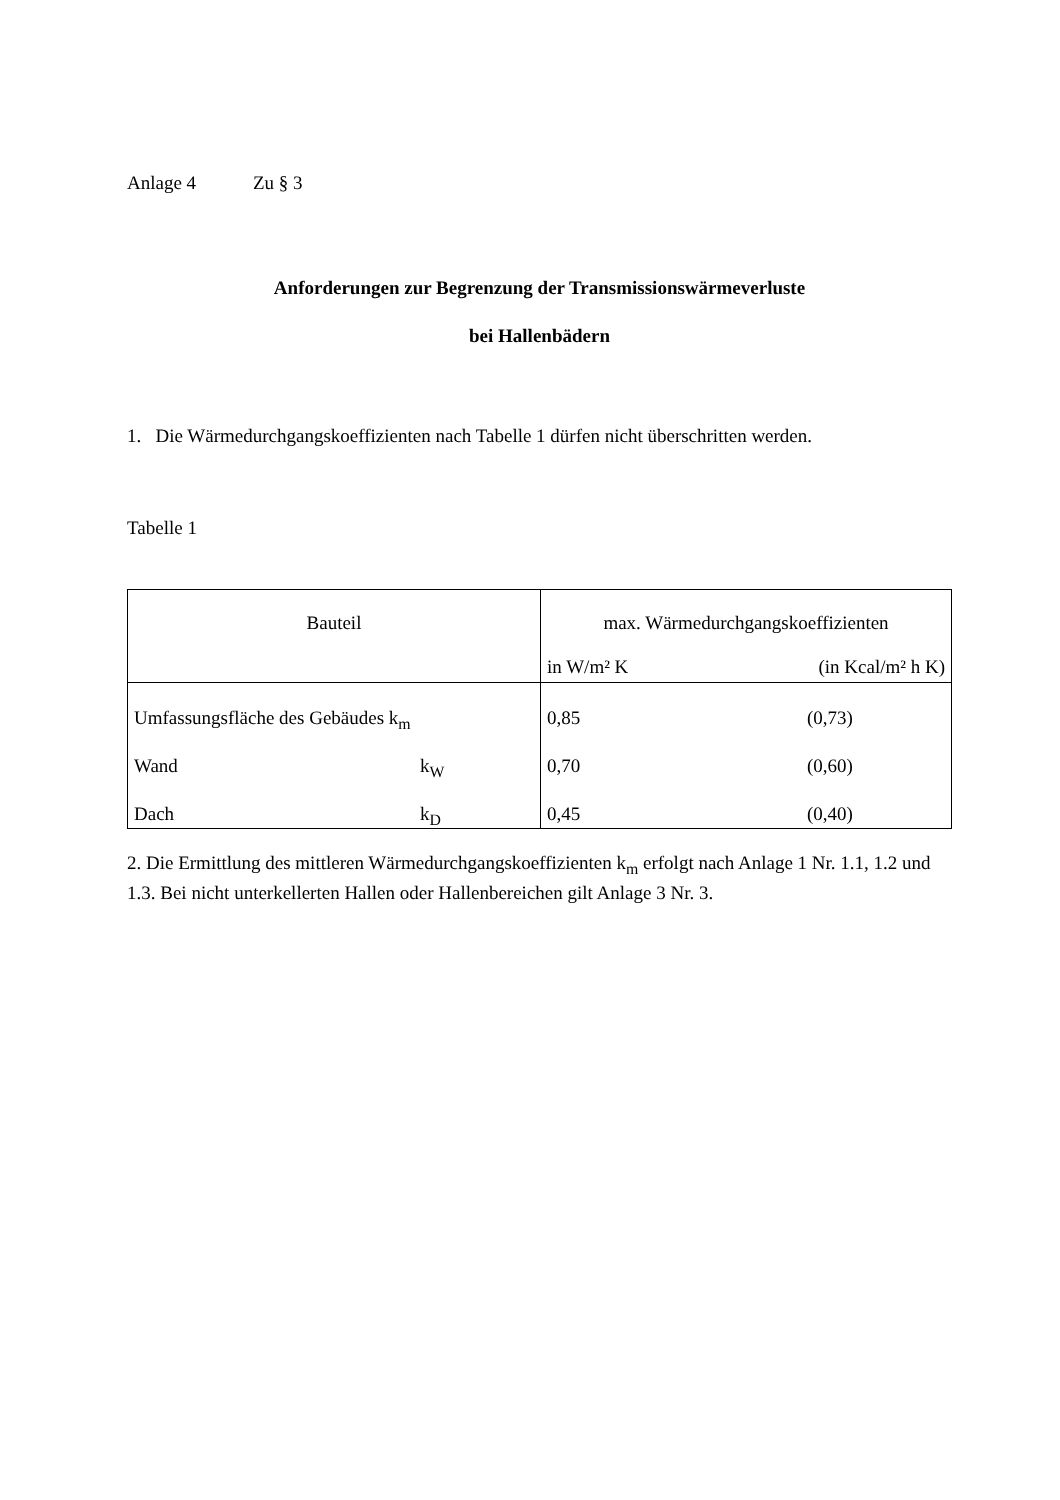Anlage 4 Zu § 3
Anforderungen zur Begrenzung der Transmissionswärmeverluste
bei Hallenbädern
1. Die Wärmedurchgangskoeffizienten nach Tabelle 1 dürfen nicht überschritten werden.
Tabelle 1
| Bauteil | max. Wärmedurchgangskoeffizienten in W/m² K (in Kcal/m² h K) |
| Umfassungsfläche des Gebäudes k<sub>m</sub> | 0,85 (0,73) |
| Wand k<sub>W</sub> | 0,70 (0,60) |
| Dach k<sub>D</sub> | 0,45 (0,40) |
2. Die Ermittlung des mittleren Wärmedurchgangskoeffizienten k<sub>m</sub> erfolgt nach Anlage 1 Nr. 1.1, 1.2 und 1.3. Bei nicht unterkellerten Hallen oder Hallenbereichen gilt Anlage 3 Nr. 3.